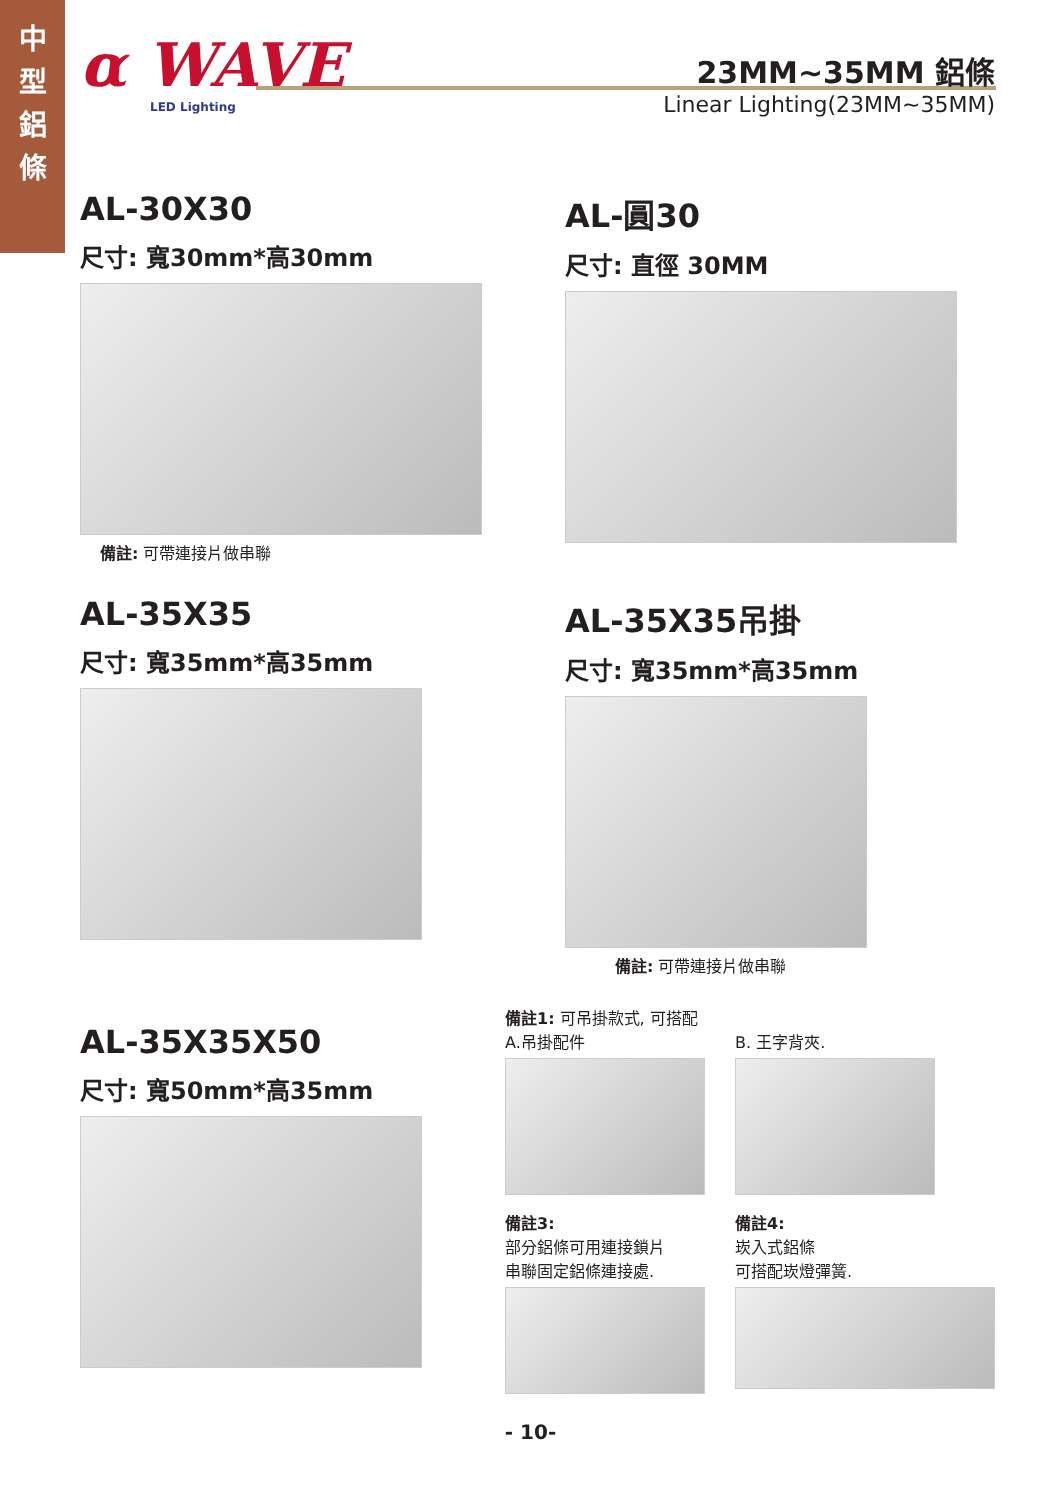中
型
鋁
條
α WAVE LED Lighting
23MM~35MM 鋁條
Linear Lighting(23MM~35MM)
AL-30X30
尺寸: 寬30mm*高30mm
備註: 可帶連接片做串聯
AL-圓30
尺寸: 直徑 30MM
AL-35X35
尺寸: 寬35mm*高35mm
AL-35X35吊掛
尺寸: 寬35mm*高35mm
備註: 可帶連接片做串聯
AL-35X35X50
尺寸: 寬50mm*高35mm
備註1: 可吊掛款式, 可搭配
A.吊掛配件 B. 王字背夾.
備註3:
部分鋁條可用連接鎖片
串聯固定鋁條連接處.
備註4:
崁入式鋁條
可搭配崁燈彈簧.
- 10-